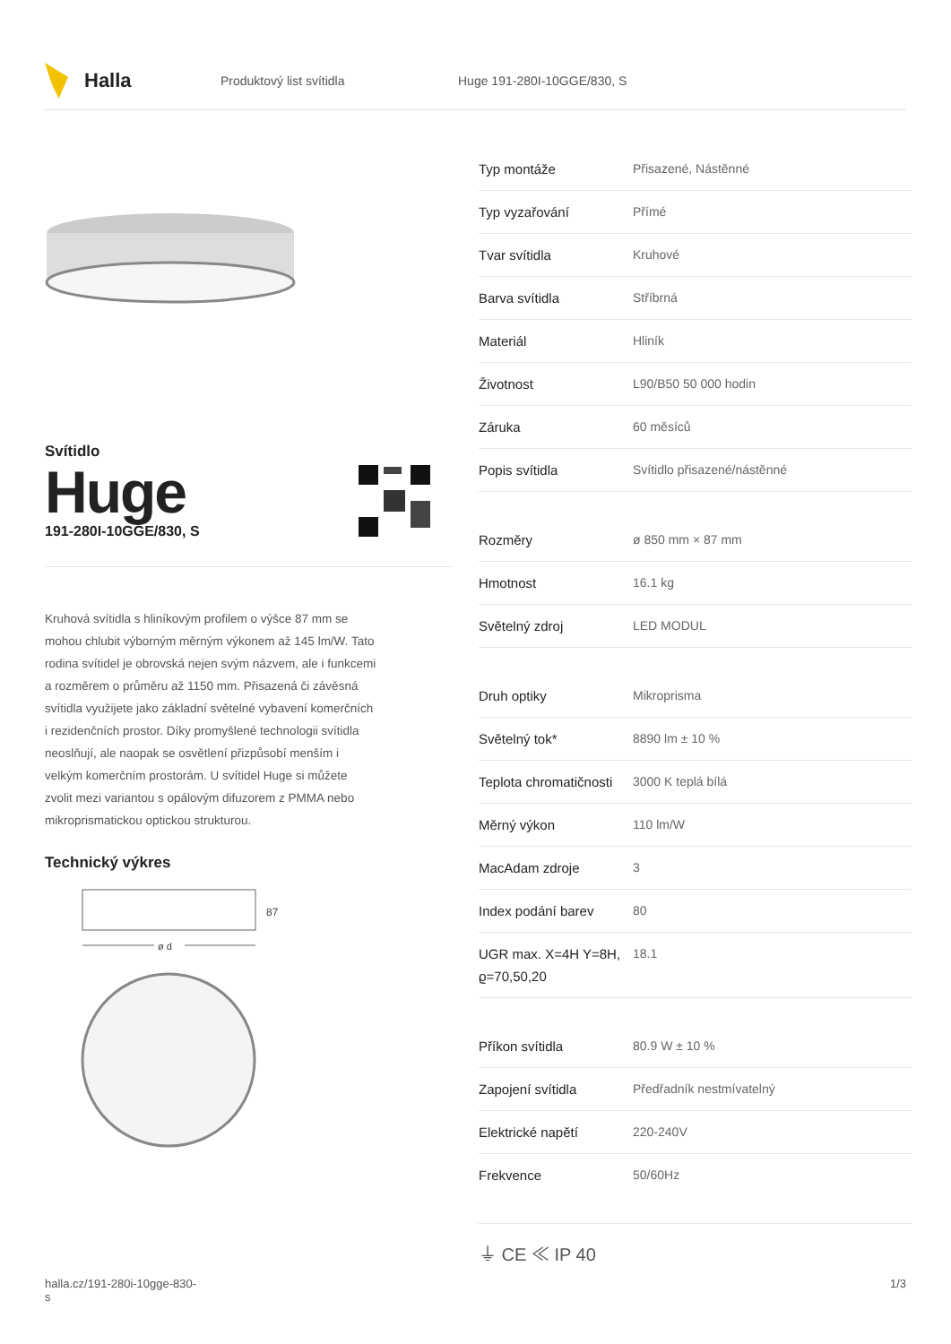Halla
Produktový list svítidla Huge 191-280I-10GGE/830, S
Svítidlo
Huge
191-280I-10GGE/830, S
Kruhová svítidla s hliníkovým profilem o výšce 87 mm se mohou chlubit výborným měrným výkonem až 145 lm/W. Tato rodina svítidel je obrovská nejen svým názvem, ale i funkcemi a rozměrem o průměru až 1150 mm. Přisazená či závěsná svítidla využijete jako základní světelné vybavení komerčních i rezidenčních prostor. Díky promyšlené technologii svítidla neoslňují, ale naopak se osvětlení přizpůsobí menším i velkým komerčním prostorám. U svítidel Huge si můžete zvolit mezi variantou s opálovým difuzorem z PMMA nebo mikroprismatickou optickou strukturou.
Technický výkres
87
ø d
| Typ montáže | Přisazené, Nástěnné |
| Typ vyzařování | Přímé |
| Tvar svítidla | Kruhové |
| Barva svítidla | Stříbrná |
| Materiál | Hliník |
| Životnost | L90/B50 50 000 hodin |
| Záruka | 60 měsíců |
| Popis svítidla | Svítidlo přisazené/nástěnné |
| Rozměry | ø 850 mm × 87 mm |
| Hmotnost | 16.1 kg |
| Světelný zdroj | LED MODUL |
| Druh optiky | Mikroprisma |
| Světelný tok* | 8890 lm ± 10 % |
| Teplota chromatičnosti | 3000 K teplá bílá |
| Měrný výkon | 110 lm/W |
| MacAdam zdroje | 3 |
| Index podání barev | 80 |
| UGR max. X=4H Y=8H, ϱ=70,50,20 | 18.1 |
| Příkon svítidla | 80.9 W ± 10 % |
| Zapojení svítidla | Předřadník nestmívatelný |
| Elektrické napětí | 220-240V |
| Frekvence | 50/60Hz |
⏚ CE ≪ IP 40
halla.cz/191-280i-10gge-830-
s
1/3